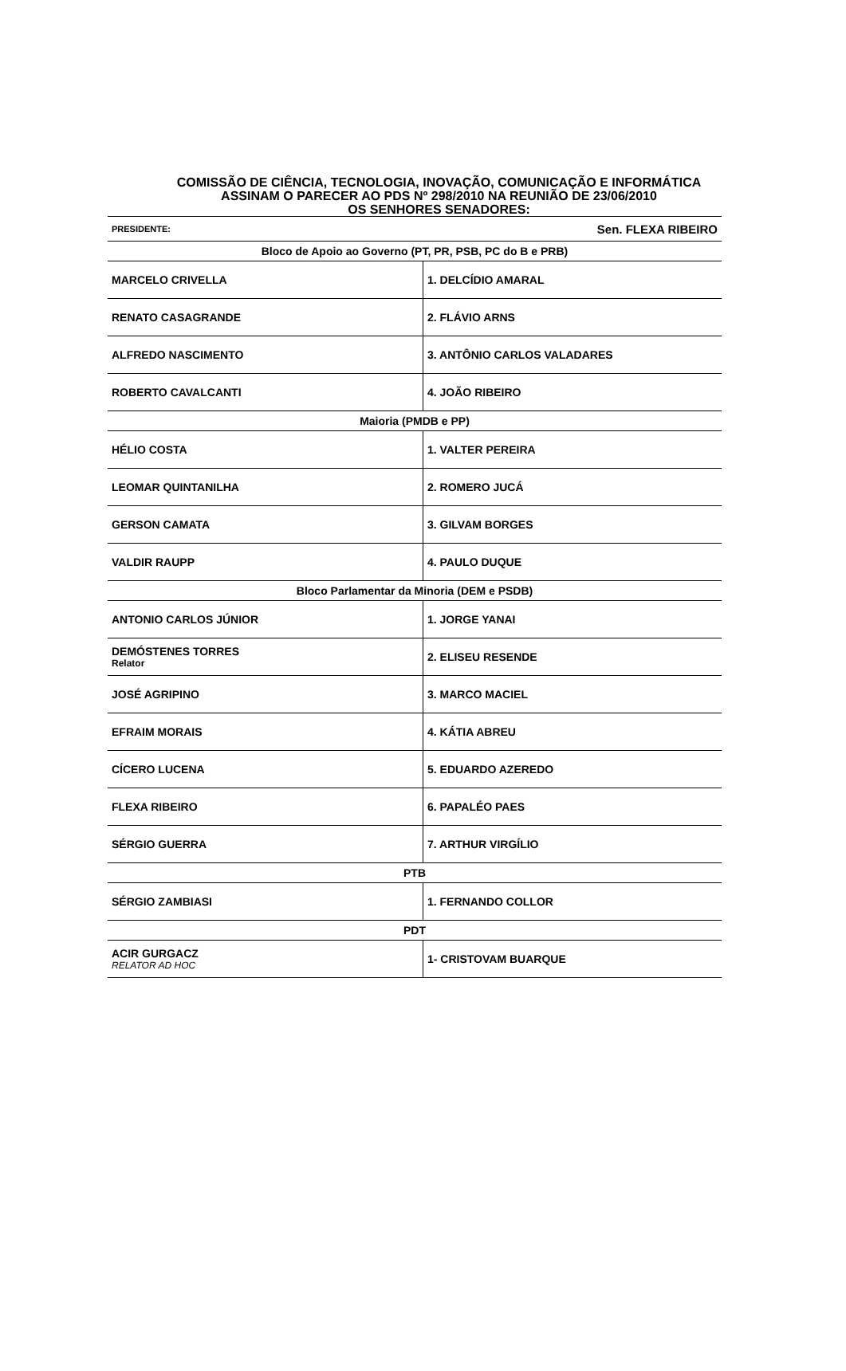COMISSÃO DE CIÊNCIA, TECNOLOGIA, INOVAÇÃO, COMUNICAÇÃO E INFORMÁTICA
ASSINAM O PARECER AO PDS Nº 298/2010 NA REUNIÃO DE 23/06/2010
OS SENHORES SENADORES:
| PRESIDENTE: | Sen. FLEXA RIBEIRO |
| Bloco de Apoio ao Governo (PT, PR, PSB, PC do B e PRB) | |
| MARCELO CRIVELLA | 1. DELCÍDIO AMARAL |
| RENATO CASAGRANDE | 2. FLÁVIO ARNS |
| ALFREDO NASCIMENTO | 3. ANTÔNIO CARLOS VALADARES |
| ROBERTO CAVALCANTI | 4. JOÃO RIBEIRO |
| Maioria (PMDB e PP) | |
| HÉLIO COSTA | 1. VALTER PEREIRA |
| LEOMAR QUINTANILHA | 2. ROMERO JUCÁ |
| GERSON CAMATA | 3. GILVAM BORGES |
| VALDIR RAUPP | 4. PAULO DUQUE |
| Bloco Parlamentar da Minoria (DEM e PSDB) | |
| ANTONIO CARLOS JÚNIOR | 1. JORGE YANAI |
| DEMÓSTENES TORRES Relator | 2. ELISEU RESENDE |
| JOSÉ AGRIPINO | 3. MARCO MACIEL |
| EFRAIM MORAIS | 4. KÁTIA ABREU |
| CÍCERO LUCENA | 5. EDUARDO AZEREDO |
| FLEXA RIBEIRO | 6. PAPALÉO PAES |
| SÉRGIO GUERRA | 7. ARTHUR VIRGÍLIO |
| PTB | |
| SÉRGIO ZAMBIASI | 1. FERNANDO COLLOR |
| PDT | |
| ACIR GURGACZ RELATOR AD HOC | 1- CRISTOVAM BUARQUE |